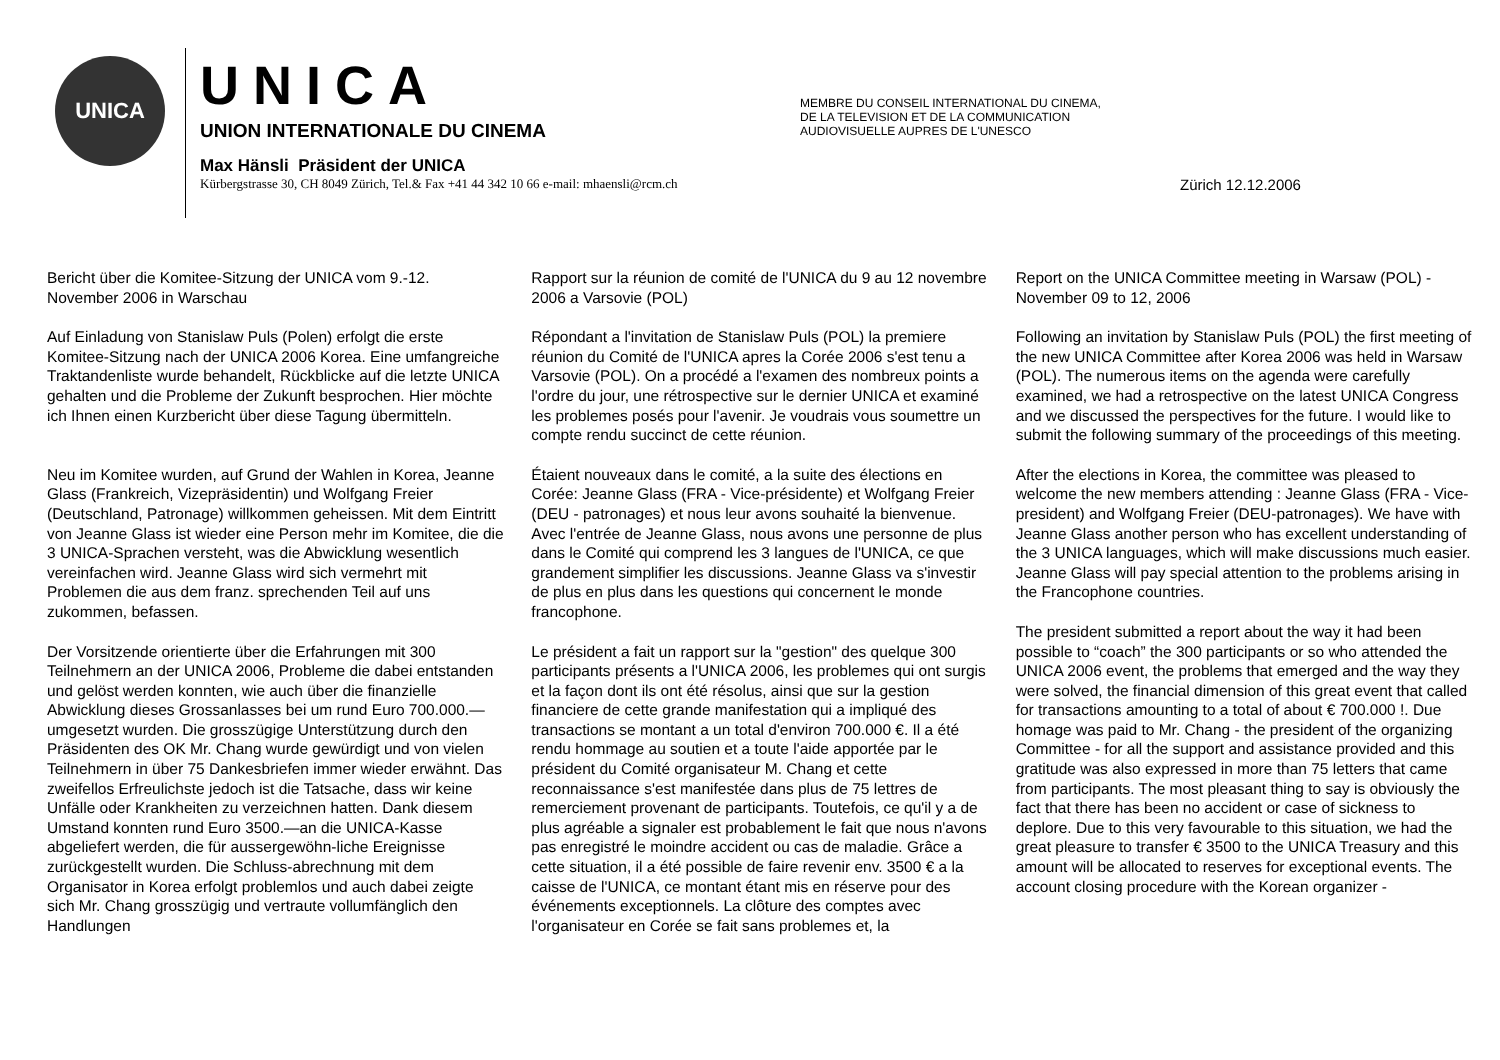UNICA
UNICA
UNION INTERNATIONALE DU CINEMA
Max Hänsli Präsident der UNICA
Kürbergstrasse 30, CH 8049 Zürich, Tel.& Fax +41 44 342 10 66 e-mail: mhaensli@rcm.ch
MEMBRE DU CONSEIL INTERNATIONAL DU CINEMA,
DE LA TELEVISION ET DE LA COMMUNICATION
AUDIOVISUELLE AUPRES DE L'UNESCO
Zürich 12.12.2006
Bericht über die Komitee-Sitzung der UNICA vom 9.-12. November 2006 in Warschau
Auf Einladung von Stanislaw Puls (Polen) erfolgt die erste Komitee-Sitzung nach der UNICA 2006 Korea. Eine umfangreiche Traktandenliste wurde behandelt, Rückblicke auf die letzte UNICA gehalten und die Probleme der Zukunft besprochen. Hier möchte ich Ihnen einen Kurzbericht über diese Tagung übermitteln.
Neu im Komitee wurden, auf Grund der Wahlen in Korea, Jeanne Glass (Frankreich, Vizepräsidentin) und Wolfgang Freier (Deutschland, Patronage) willkommen geheissen. Mit dem Eintritt von Jeanne Glass ist wieder eine Person mehr im Komitee, die die 3 UNICA-Sprachen versteht, was die Abwicklung wesentlich vereinfachen wird. Jeanne Glass wird sich vermehrt mit Problemen die aus dem franz. sprechenden Teil auf uns zukommen, befassen.
Der Vorsitzende orientierte über die Erfahrungen mit 300 Teilnehmern an der UNICA 2006, Probleme die dabei entstanden und gelöst werden konnten, wie auch über die finanzielle Abwicklung dieses Grossanlasses bei um rund Euro 700.000.—umgesetzt wurden. Die grosszügige Unterstützung durch den Präsidenten des OK Mr. Chang wurde gewürdigt und von vielen Teilnehmern in über 75 Dankesbriefen immer wieder erwähnt. Das zweifellos Erfreulichste jedoch ist die Tatsache, dass wir keine Unfälle oder Krankheiten zu verzeichnen hatten. Dank diesem Umstand konnten rund Euro 3500.—an die UNICA-Kasse abgeliefert werden, die für aussergewöhn-liche Ereignisse zurückgestellt wurden. Die Schluss-abrechnung mit dem Organisator in Korea erfolgt problemlos und auch dabei zeigte sich Mr. Chang grosszügig und vertraute vollumfänglich den Handlungen
Rapport sur la réunion de comité de l'UNICA du 9 au 12 novembre 2006 a Varsovie (POL)
Répondant a l'invitation de Stanislaw Puls (POL) la premiere réunion du Comité de l'UNICA apres la Corée 2006 s'est tenu a Varsovie (POL). On a procédé a l'examen des nombreux points a l'ordre du jour, une rétrospective sur le dernier UNICA et examiné les problemes posés pour l'avenir. Je voudrais vous soumettre un compte rendu succinct de cette réunion.
Étaient nouveaux dans le comité, a la suite des élections en Corée: Jeanne Glass (FRA - Vice-présidente) et Wolfgang Freier (DEU - patronages) et nous leur avons souhaité la bienvenue. Avec l'entrée de Jeanne Glass, nous avons une personne de plus dans le Comité qui comprend les 3 langues de l'UNICA, ce que grandement simplifier les discussions. Jeanne Glass va s'investir de plus en plus dans les questions qui concernent le monde francophone.
Le président a fait un rapport sur la "gestion" des quelque 300 participants présents a l'UNICA 2006, les problemes qui ont surgis et la façon dont ils ont été résolus, ainsi que sur la gestion financiere de cette grande manifestation qui a impliqué des transactions se montant a un total d'environ 700.000 €. Il a été rendu hommage au soutien et a toute l'aide apportée par le président du Comité organisateur M. Chang et cette reconnaissance s'est manifestée dans plus de 75 lettres de remerciement provenant de participants. Toutefois, ce qu'il y a de plus agréable a signaler est probablement le fait que nous n'avons pas enregistré le moindre accident ou cas de maladie. Grâce a cette situation, il a été possible de faire revenir env. 3500 € a la caisse de l'UNICA, ce montant étant mis en réserve pour des événements exceptionnels. La clôture des comptes avec l'organisateur en Corée se fait sans problemes et, la
Report on the UNICA Committee meeting in Warsaw (POL) - November 09 to 12, 2006
Following an invitation by Stanislaw Puls (POL) the first meeting of the new UNICA Committee after Korea 2006 was held in Warsaw (POL). The numerous items on the agenda were carefully examined, we had a retrospective on the latest UNICA Congress and we discussed the perspectives for the future. I would like to submit the following summary of the proceedings of this meeting.
After the elections in Korea, the committee was pleased to welcome the new members attending : Jeanne Glass (FRA - Vice-president) and Wolfgang Freier (DEU-patronages). We have with Jeanne Glass another person who has excellent understanding of the 3 UNICA languages, which will make discussions much easier. Jeanne Glass will pay special attention to the problems arising in the Francophone countries.
The president submitted a report about the way it had been possible to “coach” the 300 participants or so who attended the UNICA 2006 event, the problems that emerged and the way they were solved, the financial dimension of this great event that called for transactions amounting to a total of about € 700.000 !. Due homage was paid to Mr. Chang - the president of the organizing Committee - for all the support and assistance provided and this gratitude was also expressed in more than 75 letters that came from participants. The most pleasant thing to say is obviously the fact that there has been no accident or case of sickness to deplore. Due to this very favourable to this situation, we had the great pleasure to transfer € 3500 to the UNICA Treasury and this amount will be allocated to reserves for exceptional events. The account closing procedure with the Korean organizer -